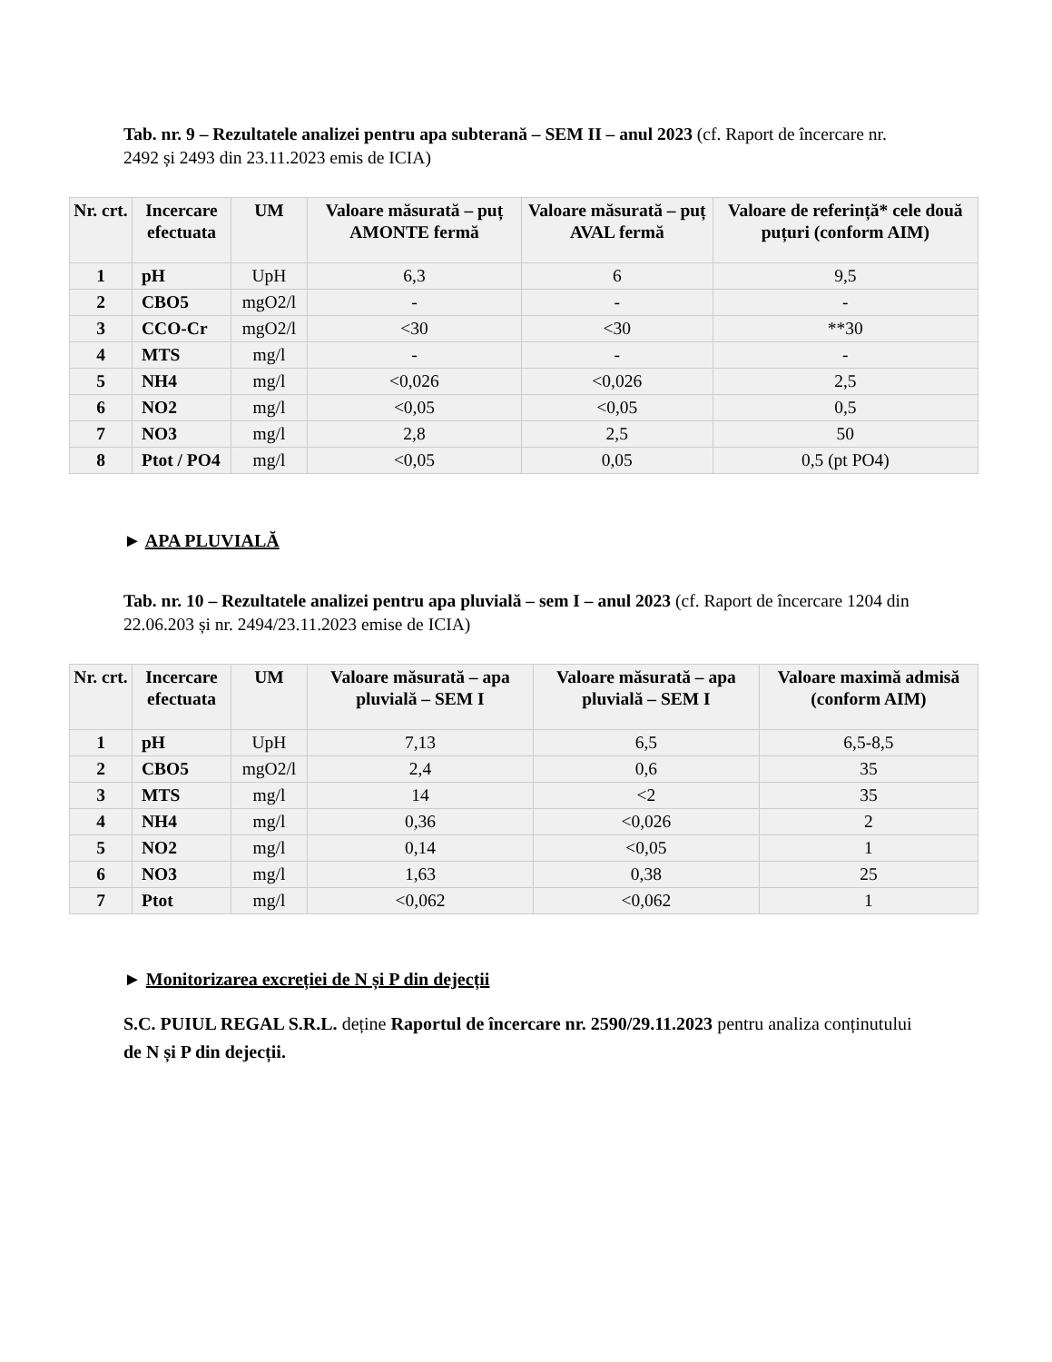Tab. nr. 9 – Rezultatele analizei pentru apa subterană – SEM II – anul 2023 (cf. Raport de încercare nr. 2492 și 2493 din 23.11.2023 emis de ICIA)
| Nr. crt. | Incercare efectuata | UM | Valoare măsurată – puț AMONTE fermă | Valoare măsurată – puț AVAL fermă | Valoare de referință* cele două puțuri (conform AIM) |
| --- | --- | --- | --- | --- | --- |
| 1 | pH | UpH | 6,3 | 6 | 9,5 |
| 2 | CBO5 | mgO2/l | - | - | - |
| 3 | CCO-Cr | mgO2/l | <30 | <30 | **30 |
| 4 | MTS | mg/l | - | - | - |
| 5 | NH4 | mg/l | <0,026 | <0,026 | 2,5 |
| 6 | NO2 | mg/l | <0,05 | <0,05 | 0,5 |
| 7 | NO3 | mg/l | 2,8 | 2,5 | 50 |
| 8 | Ptot / PO4 | mg/l | <0,05 | 0,05 | 0,5 (pt PO4) |
► APA PLUVIALĂ
Tab. nr. 10 – Rezultatele analizei pentru apa pluvială – sem I – anul 2023 (cf. Raport de încercare 1204 din 22.06.203 și nr. 2494/23.11.2023 emise de ICIA)
| Nr. crt. | Incercare efectuata | UM | Valoare măsurată – apa pluvială – SEM I | Valoare măsurată – apa pluvială – SEM I | Valoare maximă admisă (conform AIM) |
| --- | --- | --- | --- | --- | --- |
| 1 | pH | UpH | 7,13 | 6,5 | 6,5-8,5 |
| 2 | CBO5 | mgO2/l | 2,4 | 0,6 | 35 |
| 3 | MTS | mg/l | 14 | <2 | 35 |
| 4 | NH4 | mg/l | 0,36 | <0,026 | 2 |
| 5 | NO2 | mg/l | 0,14 | <0,05 | 1 |
| 6 | NO3 | mg/l | 1,63 | 0,38 | 25 |
| 7 | Ptot | mg/l | <0,062 | <0,062 | 1 |
► Monitorizarea excreției de N și P din dejecții
S.C. PUIUL REGAL S.R.L. deține Raportul de încercare nr. 2590/29.11.2023 pentru analiza conținutului de N și P din dejecții.